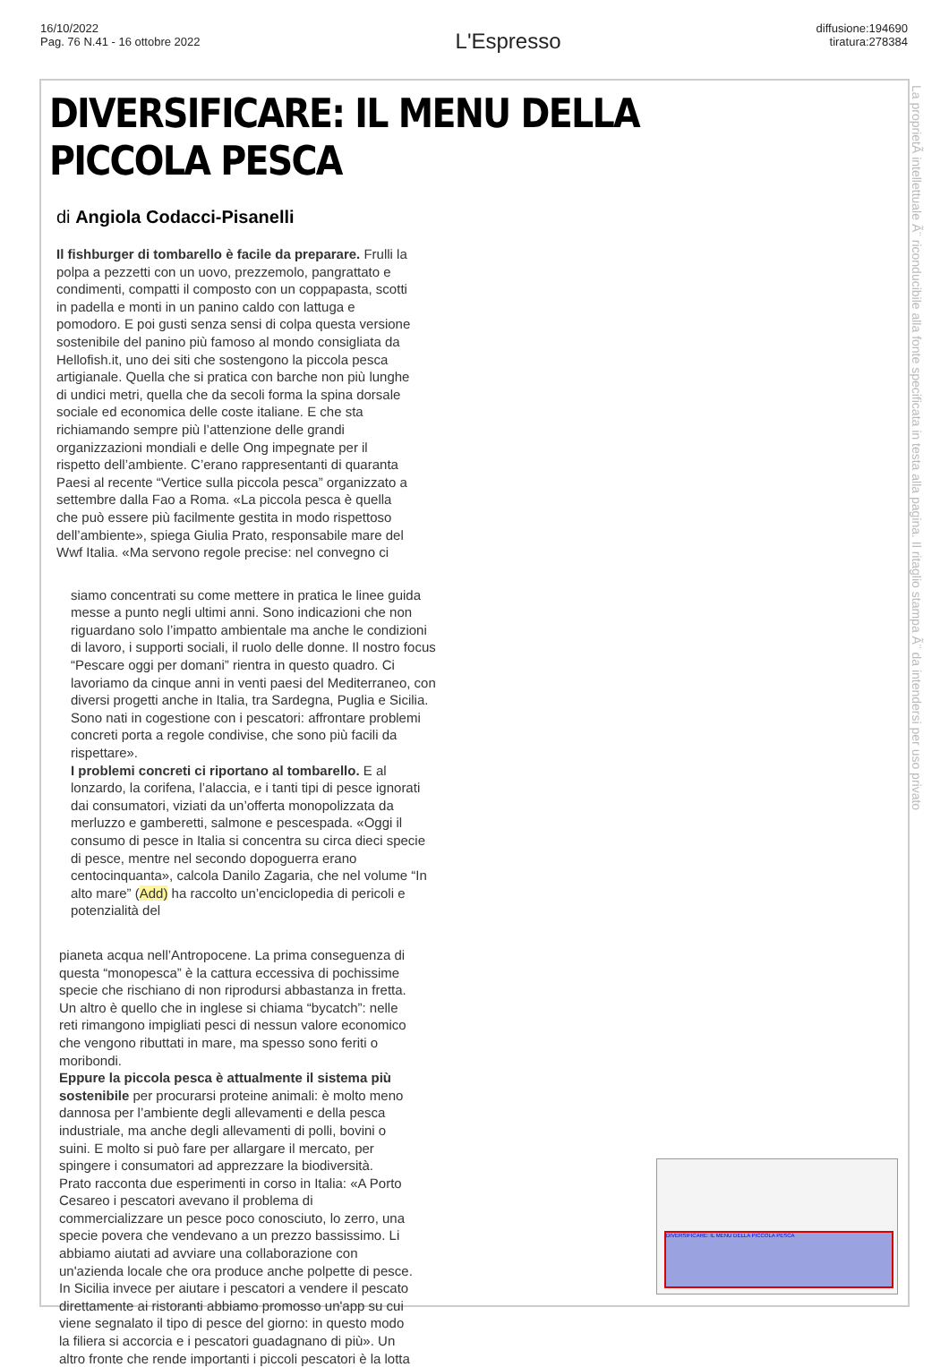16/10/2022
Pag. 76 N.41 - 16 ottobre 2022
L'Espresso
diffusione:194690
tiratura:278384
DIVERSIFICARE: IL MENU DELLA PICCOLA PESCA
di Angiola Codacci-Pisanelli
Il fishburger di tombarello è facile da preparare. Frulli la polpa a pezzetti con un uovo, prezzemolo, pangrattato e condimenti, compatti il composto con un coppapasta, scotti in padella e monti in un panino caldo con lattuga e pomodoro. E poi gusti senza sensi di colpa questa versione sostenibile del panino più famoso al mondo consigliata da Hellofish.it, uno dei siti che sostengono la piccola pesca artigianale. Quella che si pratica con barche non più lunghe di undici metri, quella che da secoli forma la spina dorsale sociale ed economica delle coste italiane. E che sta richiamando sempre più l’attenzione delle grandi organizzazioni mondiali e delle Ong impegnate per il rispetto dell’ambiente. C’erano rappresentanti di quaranta Paesi al recente “Vertice sulla piccola pesca” organizzato a settembre dalla Fao a Roma. «La piccola pesca è quella che può essere più facilmente gestita in modo rispettoso dell’ambiente», spiega Giulia Prato, responsabile mare del Wwf Italia. «Ma servono regole precise: nel convegno ci
siamo concentrati su come mettere in pratica le linee guida messe a punto negli ultimi anni. Sono indicazioni che non riguardano solo l’impatto ambientale ma anche le condizioni di lavoro, i supporti sociali, il ruolo delle donne. Il nostro focus “Pescare oggi per domani” rientra in questo quadro. Ci lavoriamo da cinque anni in venti paesi del Mediterraneo, con diversi progetti anche in Italia, tra Sardegna, Puglia e Sicilia. Sono nati in cogestione con i pescatori: affrontare problemi concreti porta a regole condivise, che sono più facili da rispettare».
I problemi concreti ci riportano al tombarello. E al lonzardo, la corifena, l’alaccia, e i tanti tipi di pesce ignorati dai consumatori, viziati da un’offerta monopolizzata da merluzzo e gamberetti, salmone e pescespada. «Oggi il consumo di pesce in Italia si concentra su circa dieci specie di pesce, mentre nel secondo dopoguerra erano centocinquanta», calcola Danilo Zagaria, che nel volume “In alto mare” (Add) ha raccolto un’enciclopedia di pericoli e potenzialità del
pianeta acqua nell’Antropocene. La prima conseguenza di questa “monopesca” è la cattura eccessiva di pochissime specie che rischiano di non riprodursi abbastanza in fretta. Un altro è quello che in inglese si chiama “bycatch”: nelle reti rimangono impigliati pesci di nessun valore economico che vengono ributtati in mare, ma spesso sono feriti o moribondi.
Eppure la piccola pesca è attualmente il sistema più sostenibile per procurarsi proteine animali: è molto meno dannosa per l’ambiente degli allevamenti e della pesca industriale, ma anche degli allevamenti di polli, bovini o suini. E molto si può fare per allargare il mercato, per spingere i consumatori ad apprezzare la biodiversità.
Prato racconta due esperimenti in corso in Italia: «A Porto Cesareo i pescatori avevano il problema di commercializzare un pesce poco conosciuto, lo zerro, una specie povera che vendevano a un prezzo bassissimo. Li abbiamo aiutati ad avviare una collaborazione con un'azienda locale che ora produce anche polpette di pesce. In Sicilia invece per aiutare i pescatori a vendere il pescato direttamente ai ristoranti abbiamo promosso un'app su cui viene segnalato il tipo di pesce del giorno: in questo modo la filiera si accorcia e i pescatori guadagnano di più». Un altro fronte che rende importanti i piccoli pescatori è la lotta
La proprietÃ intellettuale Ã¨ riconducibile alla fonte specificata in testa alla pagina. Il ritaglio stampa Ã¨ da intendersi per uso privato
DIVERSIFICARE: IL MENU DELLA PICCOLA PESCA